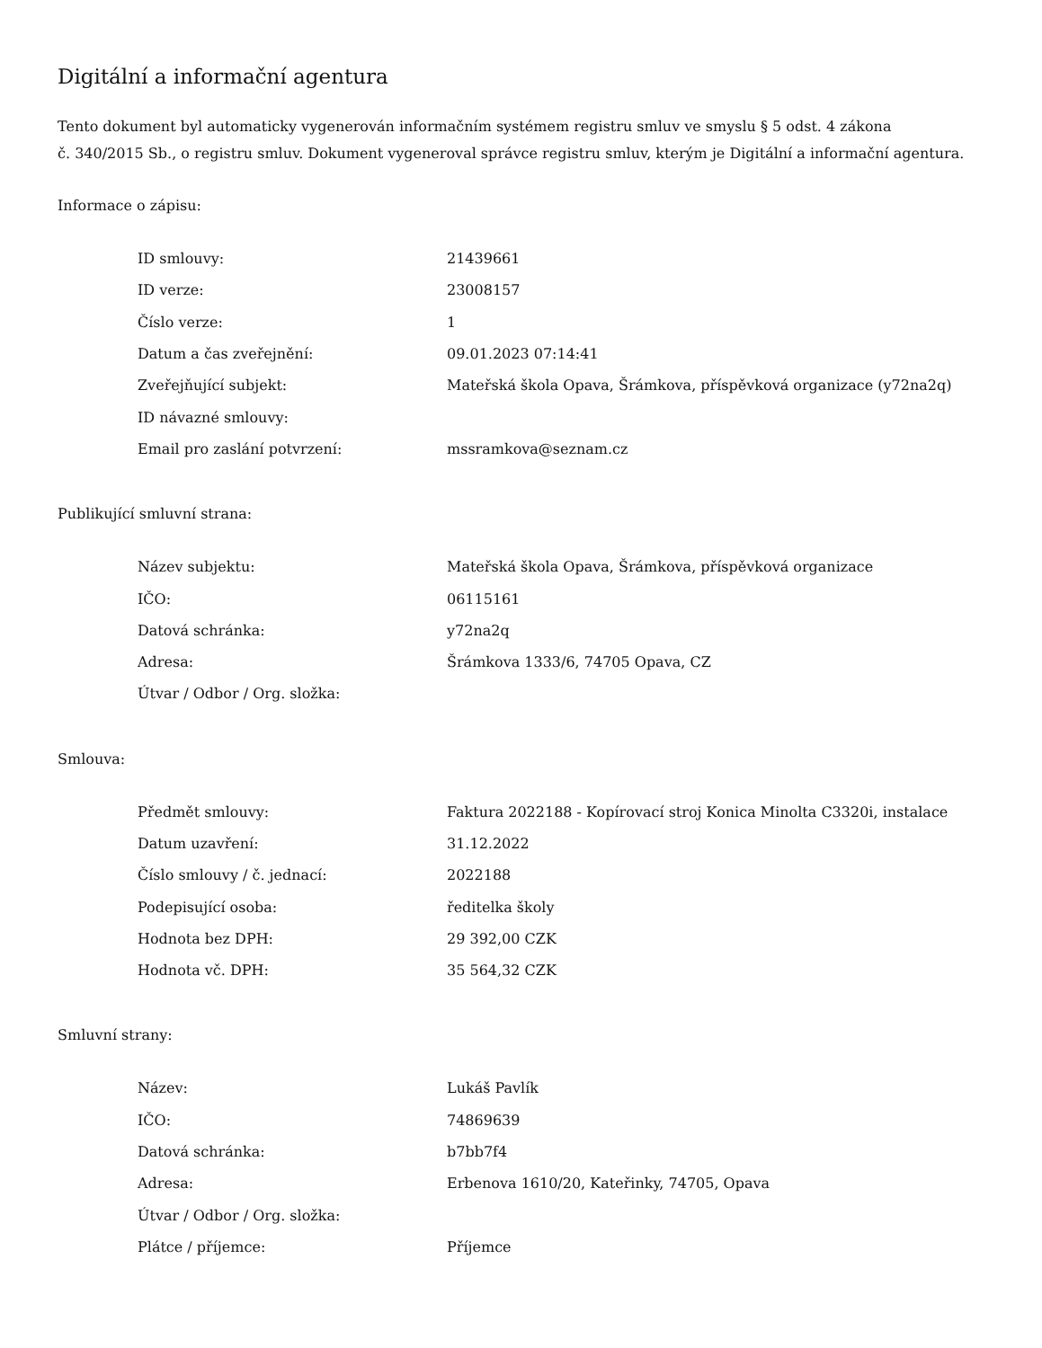Digitální a informační agentura
Tento dokument byl automaticky vygenerován informačním systémem registru smluv ve smyslu § 5 odst. 4 zákona
č. 340/2015 Sb., o registru smluv. Dokument vygeneroval správce registru smluv, kterým je Digitální a informační agentura.
Informace o zápisu:
| ID smlouvy: | 21439661 |
| ID verze: | 23008157 |
| Číslo verze: | 1 |
| Datum a čas zveřejnění: | 09.01.2023 07:14:41 |
| Zveřejňující subjekt: | Mateřská škola Opava, Šrámkova, příspěvková organizace (y72na2q) |
| ID návazné smlouvy: | |
| Email pro zaslání potvrzení: | mssramkova@seznam.cz |
Publikující smluvní strana:
| Název subjektu: | Mateřská škola Opava, Šrámkova, příspěvková organizace |
| IČO: | 06115161 |
| Datová schránka: | y72na2q |
| Adresa: | Šrámkova 1333/6, 74705 Opava, CZ |
| Útvar / Odbor / Org. složka: | |
Smlouva:
| Předmět smlouvy: | Faktura 2022188 - Kopírovací stroj Konica Minolta C3320i, instalace |
| Datum uzavření: | 31.12.2022 |
| Číslo smlouvy / č. jednací: | 2022188 |
| Podepisující osoba: | ředitelka školy |
| Hodnota bez DPH: | 29 392,00 CZK |
| Hodnota vč. DPH: | 35 564,32 CZK |
Smluvní strany:
| Název: | Lukáš Pavlík |
| IČO: | 74869639 |
| Datová schránka: | b7bb7f4 |
| Adresa: | Erbenova 1610/20, Kateřinky, 74705, Opava |
| Útvar / Odbor / Org. složka: | |
| Plátce / příjemce: | Příjemce |